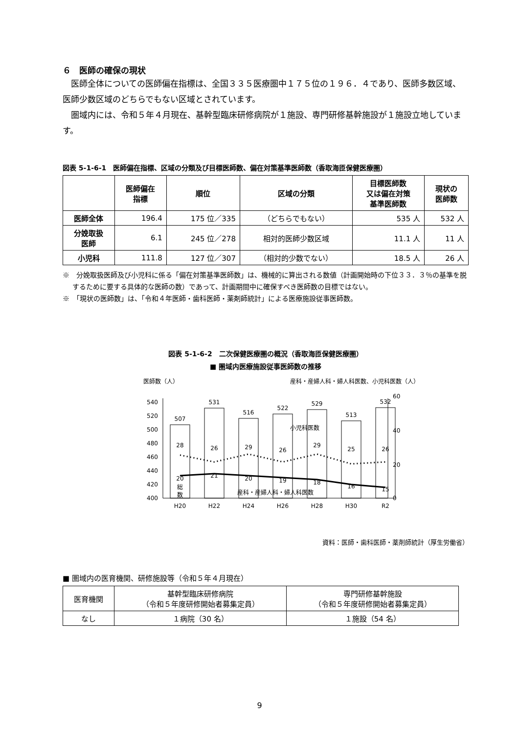６　医師の確保の現状
　医師全体についての医師偏在指標は、全国３３５医療圏中１７５位の１９６．４であり、医師多数区域、医師少数区域のどちらでもない区域とされています。
　圏域内には、令和５年４月現在、基幹型臨床研修病院が１施設、専門研修基幹施設が１施設立地しています。
図表 5-1-6-1　医師偏在指標、区域の分類及び目標医師数、偏在対策基準医師数（香取海匝保健医療圏）
| | 医師偏在 指標 | 順位 | 区域の分類 | 目標医師数 又は偏在対策 基準医師数 | 現状の 医師数 |
| --- | --- | --- | --- | --- | --- |
| 医師全体 | 196.4 | 175 位／335 | （どちらでもない） | 535 人 | 532 人 |
| 分娩取扱 医師 | 6.1 | 245 位／278 | 相対的医師少数区域 | 11.1 人 | 11 人 |
| 小児科 | 111.8 | 127 位／307 | （相対的少数でない） | 18.5 人 | 26 人 |
※　分娩取扱医師及び小児科に係る「偏在対策基準医師数」は、機械的に算出される数値（計画開始時の下位３３．３％の基準を脱するために要する具体的な医師の数）であって、計画期間中に確保すべき医師数の目標ではない。
※　「現状の医師数」は、「令和４年医師・歯科医師・薬剤師統計」による医療施設従事医師数。
図表 5-1-6-2　二次保健医療圏の概況（香取海匝保健医療圏）
■ 圏域内医療施設従事医師数の推移
医師数（人）
産科・産婦人科・婦人科医数、小児科医数（人）
540
520
500
480
460
440
420
400
60
40
20
0
507
531
516
522
529
513
532
H20
H22
H24
H26
H28
H30
R2
28
26
29
26
29
25
26
20
21
20
19
18
16
15
小児科医数
産科・産婦人科・婦人科医数
総
数
資料：医師・歯科医師・薬剤師統計（厚生労働省）
■ 圏域内の医育機関、研修施設等（令和５年４月現在）
| 医育機関 | 基幹型臨床研修病院 （令和５年度研修開始者募集定員） | 専門研修基幹施設 （令和５年度研修開始者募集定員） |
| なし | １病院（30 名） | １施設（54 名） |
9